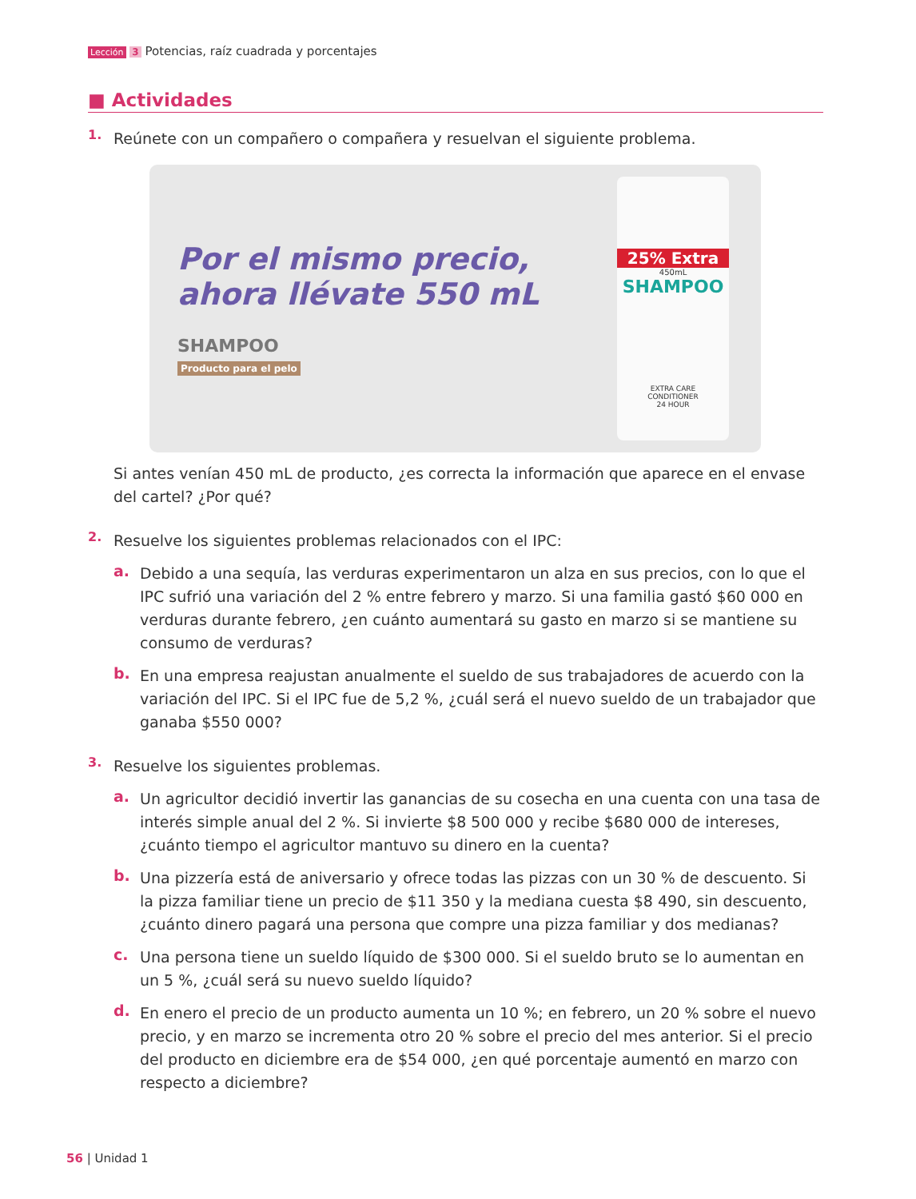Lección 3 Potencias, raíz cuadrada y porcentajes
■ Actividades
1.
Reúnete con un compañero o compañera y resuelvan el siguiente problema.
Por el mismo precio, ahora llévate 550 mL
SHAMPOO
Producto para el pelo
25% Extra
450mL
SHAMPOO
EXTRA CARE
CONDITIONER
24 HOUR
Si antes venían 450 mL de producto, ¿es correcta la información que aparece en el envase del cartel? ¿Por qué?
2.
Resuelve los siguientes problemas relacionados con el IPC:
a.
Debido a una sequía, las verduras experimentaron un alza en sus precios, con lo que el IPC sufrió una variación del 2 % entre febrero y marzo. Si una familia gastó $60 000 en verduras durante febrero, ¿en cuánto aumentará su gasto en marzo si se mantiene su consumo de verduras?
b.
En una empresa reajustan anualmente el sueldo de sus trabajadores de acuerdo con la variación del IPC. Si el IPC fue de 5,2 %, ¿cuál será el nuevo sueldo de un trabajador que ganaba $550 000?
3.
Resuelve los siguientes problemas.
a.
Un agricultor decidió invertir las ganancias de su cosecha en una cuenta con una tasa de interés simple anual del 2 %. Si invierte $8 500 000 y recibe $680 000 de intereses, ¿cuánto tiempo el agricultor mantuvo su dinero en la cuenta?
b.
Una pizzería está de aniversario y ofrece todas las pizzas con un 30 % de descuento. Si la pizza familiar tiene un precio de $11 350 y la mediana cuesta $8 490, sin descuento, ¿cuánto dinero pagará una persona que compre una pizza familiar y dos medianas?
c.
Una persona tiene un sueldo líquido de $300 000. Si el sueldo bruto se lo aumentan en un 5 %, ¿cuál será su nuevo sueldo líquido?
d.
En enero el precio de un producto aumenta un 10 %; en febrero, un 20 % sobre el nuevo precio, y en marzo se incrementa otro 20 % sobre el precio del mes anterior. Si el precio del producto en diciembre era de $54 000, ¿en qué porcentaje aumentó en marzo con respecto a diciembre?
56 | Unidad 1